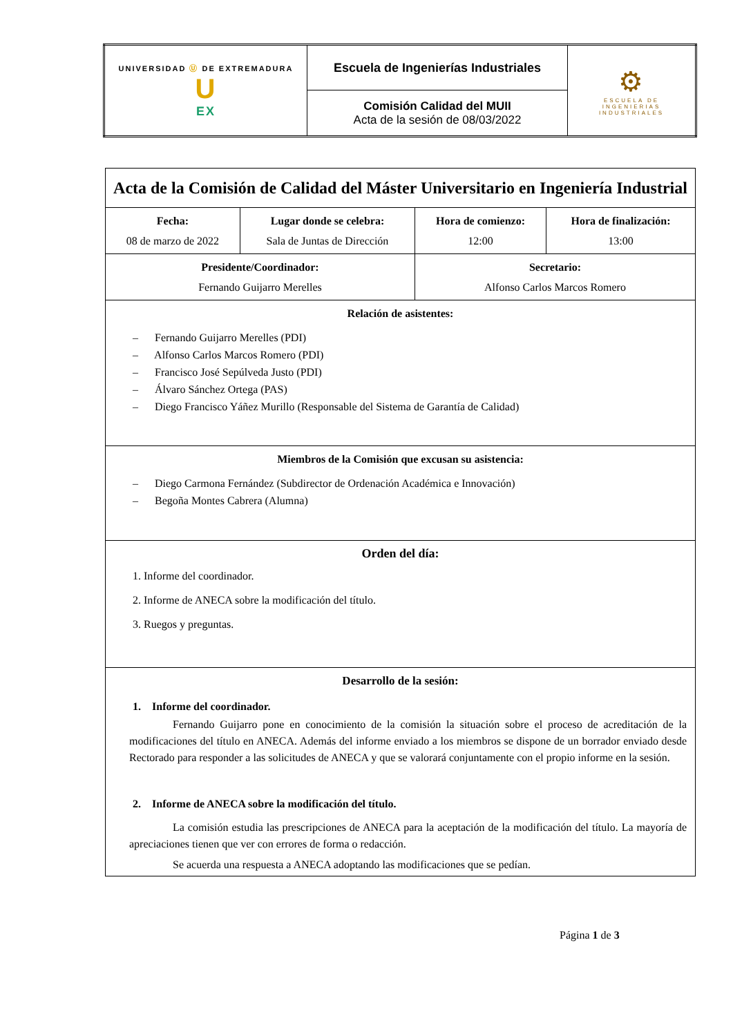| UNIVERSIDAD Ⓤ DE EXTREMADURA U EX | Escuela de Ingenierías Industriales | ⚙ ESCUELA DE INGENIERIAS INDUSTRIALES |
| | Comisión Calidad del MUII Acta de la sesión de 08/03/2022 | |
| Acta de la Comisión de Calidad del Máster Universitario en Ingeniería Industrial | | | |
| Fecha: 08 de marzo de 2022 | Lugar donde se celebra: Sala de Juntas de Dirección | Hora de comienzo: 12:00 | Hora de finalización: 13:00 |
| Presidente/Coordinador: Fernando Guijarro Merelles | | Secretario: Alfonso Carlos Marcos Romero | |
| Relación de asistentes: – Fernando Guijarro Merelles (PDI) – Alfonso Carlos Marcos Romero (PDI) – Francisco José Sepúlveda Justo (PDI) – Álvaro Sánchez Ortega (PAS) – Diego Francisco Yáñez Murillo (Responsable del Sistema de Garantía de Calidad) | | | |
| Miembros de la Comisión que excusan su asistencia: – Diego Carmona Fernández (Subdirector de Ordenación Académica e Innovación) – Begoña Montes Cabrera (Alumna) | | | |
| Orden del día: 1. Informe del coordinador. 2. Informe de ANECA sobre la modificación del título. 3. Ruegos y preguntas. | | | |
| Desarrollo de la sesión: 1. Informe del coordinador. Fernando Guijarro pone en conocimiento de la comisión la situación sobre el proceso de acreditación de la modificaciones del título en ANECA. Además del informe enviado a los miembros se dispone de un borrador enviado desde Rectorado para responder a las solicitudes de ANECA y que se valorará conjuntamente con el propio informe en la sesión. 2. Informe de ANECA sobre la modificación del título. La comisión estudia las prescripciones de ANECA para la aceptación de la modificación del título. La mayoría de apreciaciones tienen que ver con errores de forma o redacción. Se acuerda una respuesta a ANECA adoptando las modificaciones que se pedían. | | | |
Página 1 de 3